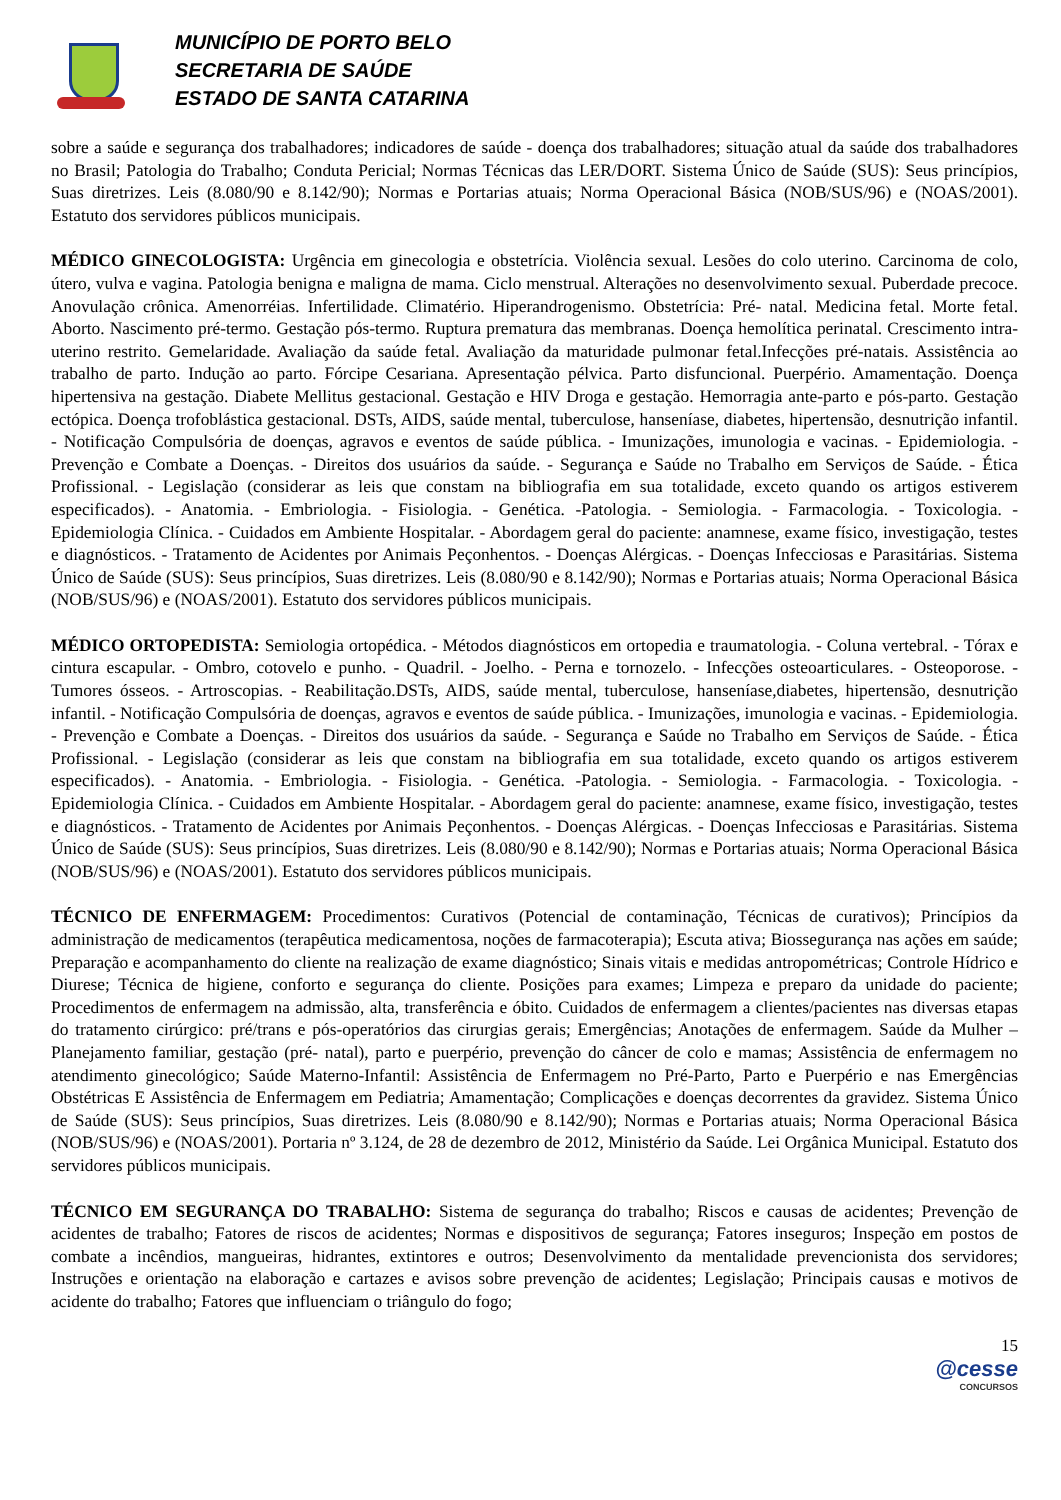MUNICÍPIO DE PORTO BELO
SECRETARIA DE SAÚDE
ESTADO DE SANTA CATARINA
sobre a saúde e segurança dos trabalhadores; indicadores de saúde - doença dos trabalhadores; situação atual da saúde dos trabalhadores no Brasil; Patologia do Trabalho; Conduta Pericial; Normas Técnicas das LER/DORT. Sistema Único de Saúde (SUS): Seus princípios, Suas diretrizes. Leis (8.080/90 e 8.142/90); Normas e Portarias atuais; Norma Operacional Básica (NOB/SUS/96) e (NOAS/2001). Estatuto dos servidores públicos municipais.
MÉDICO GINECOLOGISTA: Urgência em ginecologia e obstetrícia. Violência sexual. Lesões do colo uterino. Carcinoma de colo, útero, vulva e vagina. Patologia benigna e maligna de mama. Ciclo menstrual. Alterações no desenvolvimento sexual. Puberdade precoce. Anovulação crônica. Amenorréias. Infertilidade. Climatério. Hiperandrogenismo. Obstetrícia: Pré- natal. Medicina fetal. Morte fetal. Aborto. Nascimento pré-termo. Gestação pós-termo. Ruptura prematura das membranas. Doença hemolítica perinatal. Crescimento intra-uterino restrito. Gemelaridade. Avaliação da saúde fetal. Avaliação da maturidade pulmonar fetal.Infecções pré-natais. Assistência ao trabalho de parto. Indução ao parto. Fórcipe Cesariana. Apresentação pélvica. Parto disfuncional. Puerpério. Amamentação. Doença hipertensiva na gestação. Diabete Mellitus gestacional. Gestação e HIV Droga e gestação. Hemorragia ante-parto e pós-parto. Gestação ectópica. Doença trofoblástica gestacional. DSTs, AIDS, saúde mental, tuberculose, hanseníase, diabetes, hipertensão, desnutrição infantil. - Notificação Compulsória de doenças, agravos e eventos de saúde pública. - Imunizações, imunologia e vacinas. - Epidemiologia. - Prevenção e Combate a Doenças. - Direitos dos usuários da saúde. - Segurança e Saúde no Trabalho em Serviços de Saúde. - Ética Profissional. - Legislação (considerar as leis que constam na bibliografia em sua totalidade, exceto quando os artigos estiverem especificados). - Anatomia. - Embriologia. - Fisiologia. - Genética. -Patologia. - Semiologia. - Farmacologia. - Toxicologia. - Epidemiologia Clínica. - Cuidados em Ambiente Hospitalar. - Abordagem geral do paciente: anamnese, exame físico, investigação, testes e diagnósticos. - Tratamento de Acidentes por Animais Peçonhentos. - Doenças Alérgicas. - Doenças Infecciosas e Parasitárias. Sistema Único de Saúde (SUS): Seus princípios, Suas diretrizes. Leis (8.080/90 e 8.142/90); Normas e Portarias atuais; Norma Operacional Básica (NOB/SUS/96) e (NOAS/2001). Estatuto dos servidores públicos municipais.
MÉDICO ORTOPEDISTA: Semiologia ortopédica. - Métodos diagnósticos em ortopedia e traumatologia. - Coluna vertebral. - Tórax e cintura escapular. - Ombro, cotovelo e punho. - Quadril. - Joelho. - Perna e tornozelo. - Infecções osteoarticulares. - Osteoporose. - Tumores ósseos. - Artroscopias. - Reabilitação.DSTs, AIDS, saúde mental, tuberculose, hanseníase,diabetes, hipertensão, desnutrição infantil. - Notificação Compulsória de doenças, agravos e eventos de saúde pública. - Imunizações, imunologia e vacinas. - Epidemiologia. - Prevenção e Combate a Doenças. - Direitos dos usuários da saúde. - Segurança e Saúde no Trabalho em Serviços de Saúde. - Ética Profissional. - Legislação (considerar as leis que constam na bibliografia em sua totalidade, exceto quando os artigos estiverem especificados). - Anatomia. - Embriologia. - Fisiologia. - Genética. -Patologia. - Semiologia. - Farmacologia. - Toxicologia. - Epidemiologia Clínica. - Cuidados em Ambiente Hospitalar. - Abordagem geral do paciente: anamnese, exame físico, investigação, testes e diagnósticos. - Tratamento de Acidentes por Animais Peçonhentos. - Doenças Alérgicas. - Doenças Infecciosas e Parasitárias. Sistema Único de Saúde (SUS): Seus princípios, Suas diretrizes. Leis (8.080/90 e 8.142/90); Normas e Portarias atuais; Norma Operacional Básica (NOB/SUS/96) e (NOAS/2001). Estatuto dos servidores públicos municipais.
TÉCNICO DE ENFERMAGEM: Procedimentos: Curativos (Potencial de contaminação, Técnicas de curativos); Princípios da administração de medicamentos (terapêutica medicamentosa, noções de farmacoterapia); Escuta ativa; Biossegurança nas ações em saúde; Preparação e acompanhamento do cliente na realização de exame diagnóstico; Sinais vitais e medidas antropométricas; Controle Hídrico e Diurese; Técnica de higiene, conforto e segurança do cliente. Posições para exames; Limpeza e preparo da unidade do paciente; Procedimentos de enfermagem na admissão, alta, transferência e óbito. Cuidados de enfermagem a clientes/pacientes nas diversas etapas do tratamento cirúrgico: pré/trans e pós-operatórios das cirurgias gerais; Emergências; Anotações de enfermagem. Saúde da Mulher – Planejamento familiar, gestação (pré- natal), parto e puerpério, prevenção do câncer de colo e mamas; Assistência de enfermagem no atendimento ginecológico; Saúde Materno-Infantil: Assistência de Enfermagem no Pré-Parto, Parto e Puerpério e nas Emergências Obstétricas E Assistência de Enfermagem em Pediatria; Amamentação; Complicações e doenças decorrentes da gravidez. Sistema Único de Saúde (SUS): Seus princípios, Suas diretrizes. Leis (8.080/90 e 8.142/90); Normas e Portarias atuais; Norma Operacional Básica (NOB/SUS/96) e (NOAS/2001). Portaria nº 3.124, de 28 de dezembro de 2012, Ministério da Saúde. Lei Orgânica Municipal. Estatuto dos servidores públicos municipais.
TÉCNICO EM SEGURANÇA DO TRABALHO: Sistema de segurança do trabalho; Riscos e causas de acidentes; Prevenção de acidentes de trabalho; Fatores de riscos de acidentes; Normas e dispositivos de segurança; Fatores inseguros; Inspeção em postos de combate a incêndios, mangueiras, hidrantes, extintores e outros; Desenvolvimento da mentalidade prevencionista dos servidores; Instruções e orientação na elaboração e cartazes e avisos sobre prevenção de acidentes; Legislação; Principais causas e motivos de acidente do trabalho; Fatores que influenciam o triângulo do fogo;
15
@cesse
CONCURSOS